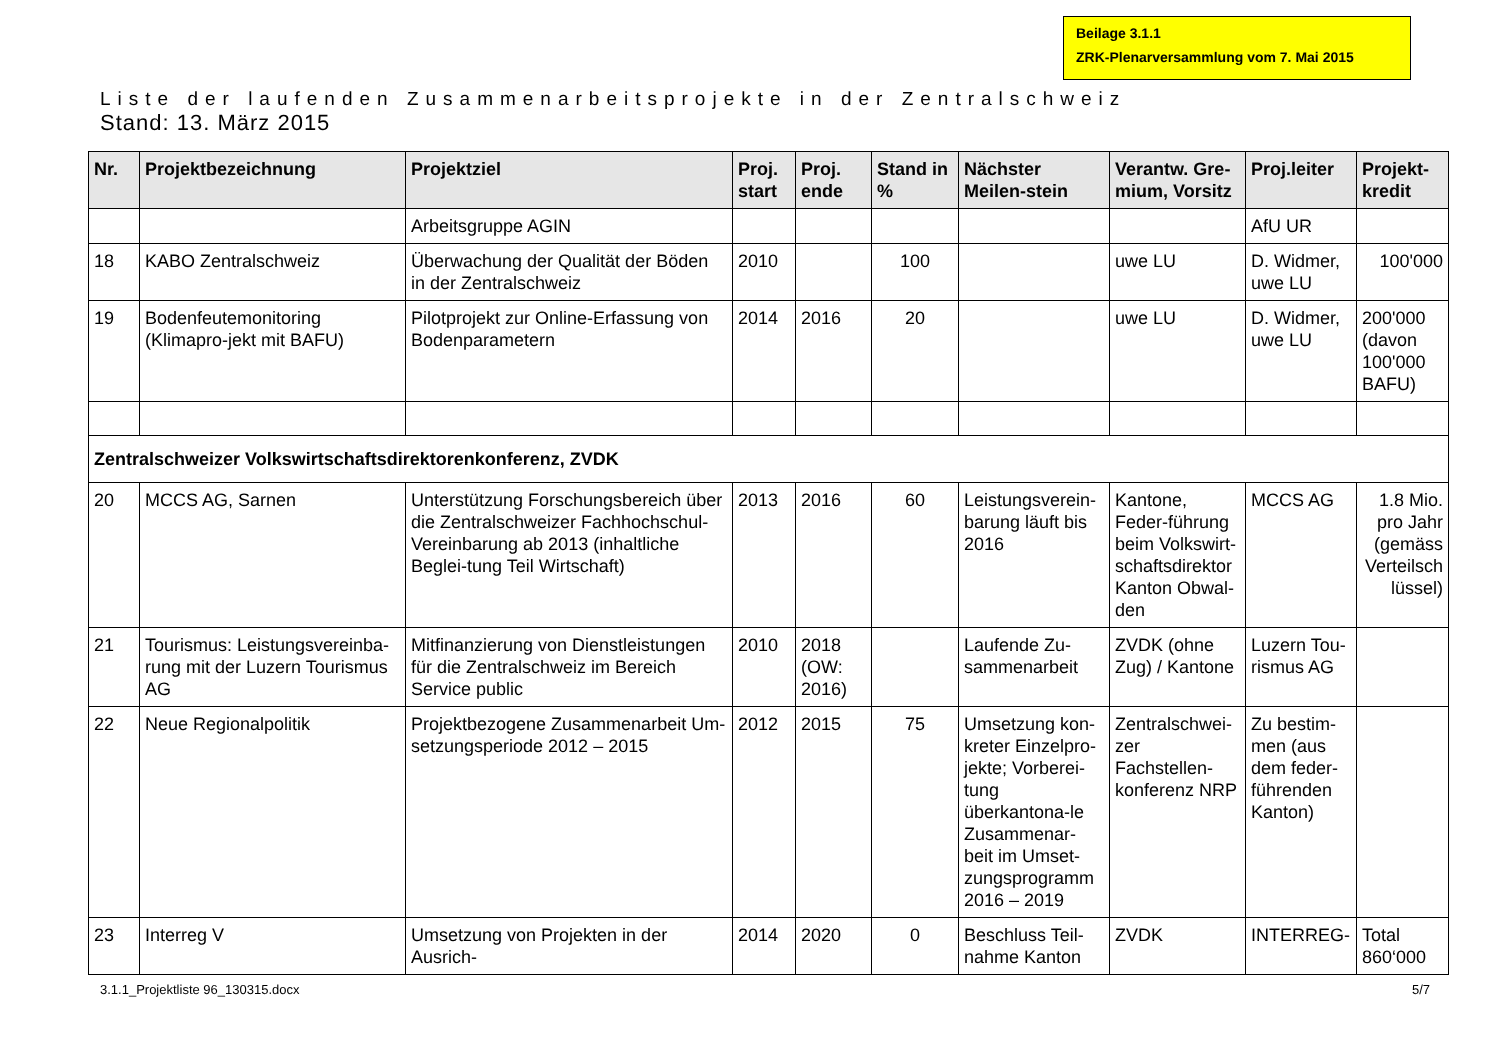Beilage 3.1.1
ZRK-Plenarversammlung vom 7. Mai 2015
Liste der laufenden Zusammenarbeitsprojekte in der Zentralschweiz
Stand: 13. März 2015
| Nr. | Projektbezeichnung | Projektziel | Proj. start | Proj. ende | Stand in % | Nächster Meilen-stein | Verantw. Gre-mium, Vorsitz | Proj.leiter | Projekt-kredit |
| --- | --- | --- | --- | --- | --- | --- | --- | --- | --- |
| | | Arbeitsgruppe AGIN | | | | | | AfU UR | |
| 18 | KABO Zentralschweiz | Überwachung der Qualität der Böden in der Zentralschweiz | 2010 | | 100 | | uwe LU | D. Widmer, uwe LU | 100'000 |
| 19 | Bodenfeutemonitoring (Klimapro-jekt mit BAFU) | Pilotprojekt zur Online-Erfassung von Bodenparametern | 2014 | 2016 | 20 | | uwe LU | D. Widmer, uwe LU | 200'000 (davon 100'000 BAFU) |
| Zentralschweizer Volkswirtschaftsdirektorenkonferenz, ZVDK | | | | | | | | | |
| 20 | MCCS AG, Sarnen | Unterstützung Forschungsbereich über die Zentralschweizer Fachhochschul-Vereinbarung ab 2013 (inhaltliche Beglei-tung Teil Wirtschaft) | 2013 | 2016 | 60 | Leistungsverein-barung läuft bis 2016 | Kantone, Feder-führung beim Volkswirt-schaftsdirektor Kanton Obwal-den | MCCS AG | 1.8 Mio. pro Jahr (gemäss Verteilsch lüssel) |
| 21 | Tourismus: Leistungsvereinba-rung mit der Luzern Tourismus AG | Mitfinanzierung von Dienstleistungen für die Zentralschweiz im Bereich Service public | 2010 | 2018 (OW: 2016) | | Laufende Zu-sammenarbeit | ZVDK (ohne Zug) / Kantone | Luzern Tou-rismus AG | |
| 22 | Neue Regionalpolitik | Projektbezogene Zusammenarbeit Um-setzungsperiode 2012 – 2015 | 2012 | 2015 | 75 | Umsetzung kon-kreter Einzelpro-jekte; Vorberei-tung überkantona-le Zusammenar-beit im Umset-zungsprogramm 2016 – 2019 | Zentralschwei-zer Fachstellen-konferenz NRP | Zu bestim-men (aus dem feder-führenden Kanton) | |
| 23 | Interreg V | Umsetzung von Projekten in der Ausrich- | 2014 | 2020 | 0 | Beschluss Teil-nahme Kanton | ZVDK | INTERREG- | Total 860‘000 |
3.1.1_Projektliste 96_130315.docx
5/7